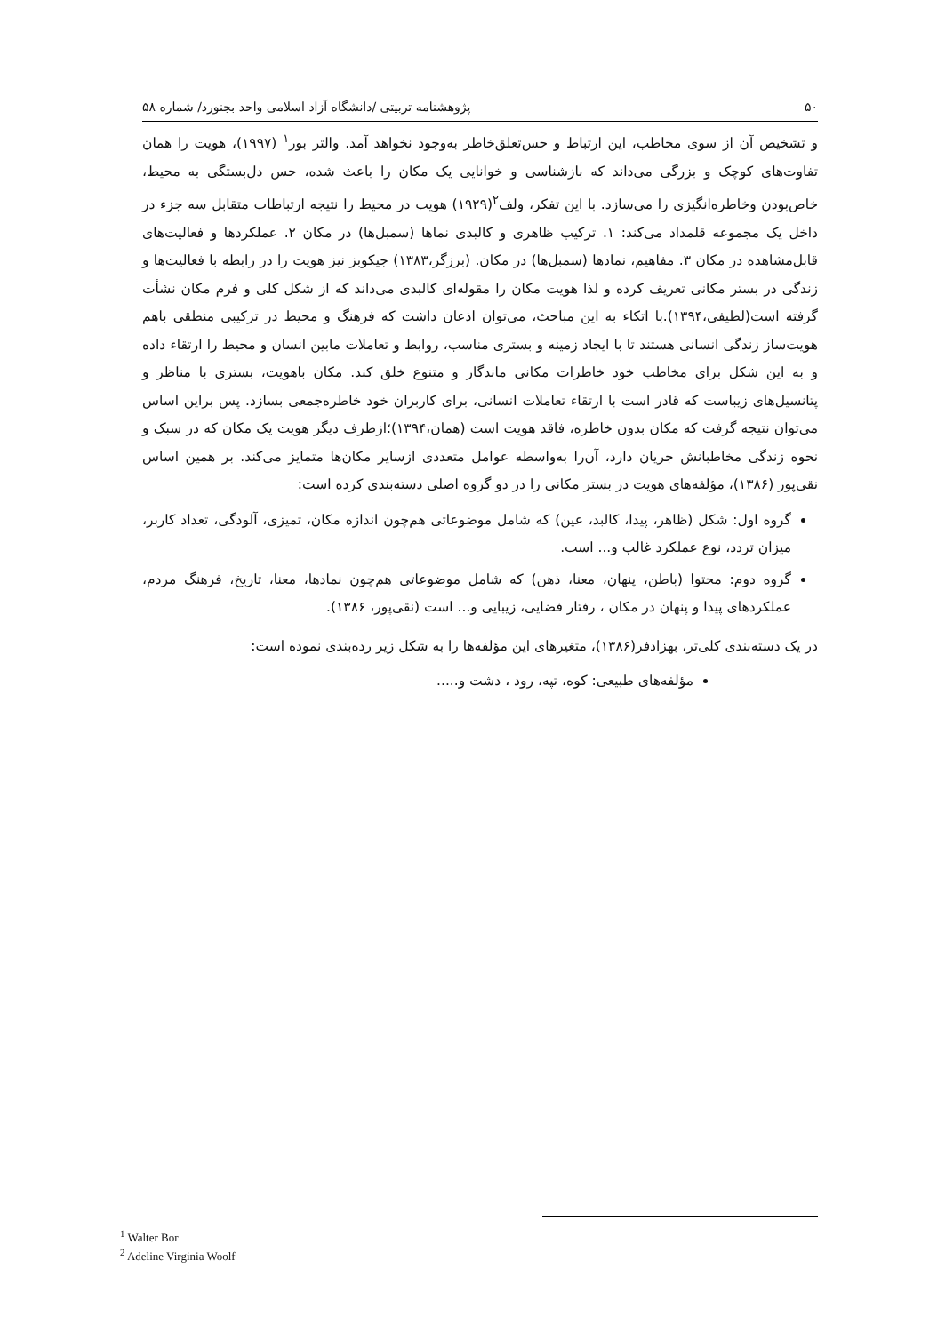۵۰ پژوهشنامه تربیتی /دانشگاه آزاد اسلامی واحد بجنورد/ شماره ۵۸
و تشخیص آن از سوی مخاطب، این ارتباط و حس‌تعلق‌خاطر به‌وجود نخواهد آمد. والتر بور<sup>۱</sup> (۱۹۹۷)، هویت را همان تفاوت‌های کوچک و بزرگی می‌داند که بازشناسی و خوانایی یک مکان را باعث شده، حس دل‌بستگی به محیط، خاص‌بودن وخاطره‌انگیزی را می‌سازد. با این تفکر، ولف<sup>۲</sup>(۱۹۲۹) هویت در محیط را نتیجه ارتباطات متقابل سه جزء در داخل یک مجموعه قلمداد می‌کند: ۱. ترکیب ظاهری و کالبدی نماها (سمبل‌ها) در مکان ۲. عملکردها و فعالیت‌های قابل‌مشاهده در مکان ۳. مفاهیم، نمادها (سمبل‌ها) در مکان. (برزگر،۱۳۸۳) جیکوبز نیز هویت را در رابطه با فعالیت‌ها و زندگی در بستر مکانی تعریف کرده و لذا هویت مکان را مقوله‌ای کالبدی می‌داند که از شکل کلی و فرم مکان نشأت گرفته است(لطیفی،۱۳۹۴).با اتکاء به این مباحث، می‌توان اذعان داشت که فرهنگ و محیط در ترکیبی منطقی باهم هویت‌ساز زندگی انسانی هستند تا با ایجاد زمینه و بستری مناسب، روابط و تعاملات مابین انسان و محیط را ارتقاء داده و به این شکل برای مخاطب خود خاطرات مکانی ماندگار و متنوع خلق کند. مکان باهویت، بستری با مناظر و پتانسیل‌های زیباست که قادر است با ارتقاء تعاملات انسانی، برای کاربران خود خاطره‌جمعی بسازد. پس براین اساس می‌توان نتیجه گرفت که مکان بدون خاطره، فاقد هویت است (همان،۱۳۹۴)؛ازطرف دیگر هویت یک مکان که در سبک و نحوه زندگی مخاطبانش جریان دارد، آن‌را به‌واسطه عوامل متعددی ازسایر مکان‌ها متمایز می‌کند. بر همین اساس نقی‌پور (۱۳۸۶)، مؤلفه‌های هویت در بستر مکانی را در دو گروه اصلی دسته‌بندی کرده است:
گروه اول: شکل (ظاهر، پیدا، کالبد، عین) که شامل موضوعاتی هم‌چون اندازه مکان، تمیزی، آلودگی، تعداد کاربر، میزان تردد، نوع عملکرد غالب و... است.
گروه دوم: محتوا (باطن، پنهان، معنا، ذهن) که شامل موضوعاتی هم‌چون نمادها، معنا، تاریخ، فرهنگ مردم، عملکردهای پیدا و پنهان در مکان ، رفتار فضایی، زیبایی و... است (نقی‌پور، ۱۳۸۶).
در یک دسته‌بندی کلی‌تر، بهزادفر(۱۳۸۶)، متغیرهای این مؤلفه‌ها را به شکل زیر رده‌بندی نموده است:
مؤلفه‌های طبیعی: کوه، تپه، رود ، دشت و.....
<sup>1</sup> Walter Bor
<sup>2</sup> Adeline Virginia Woolf